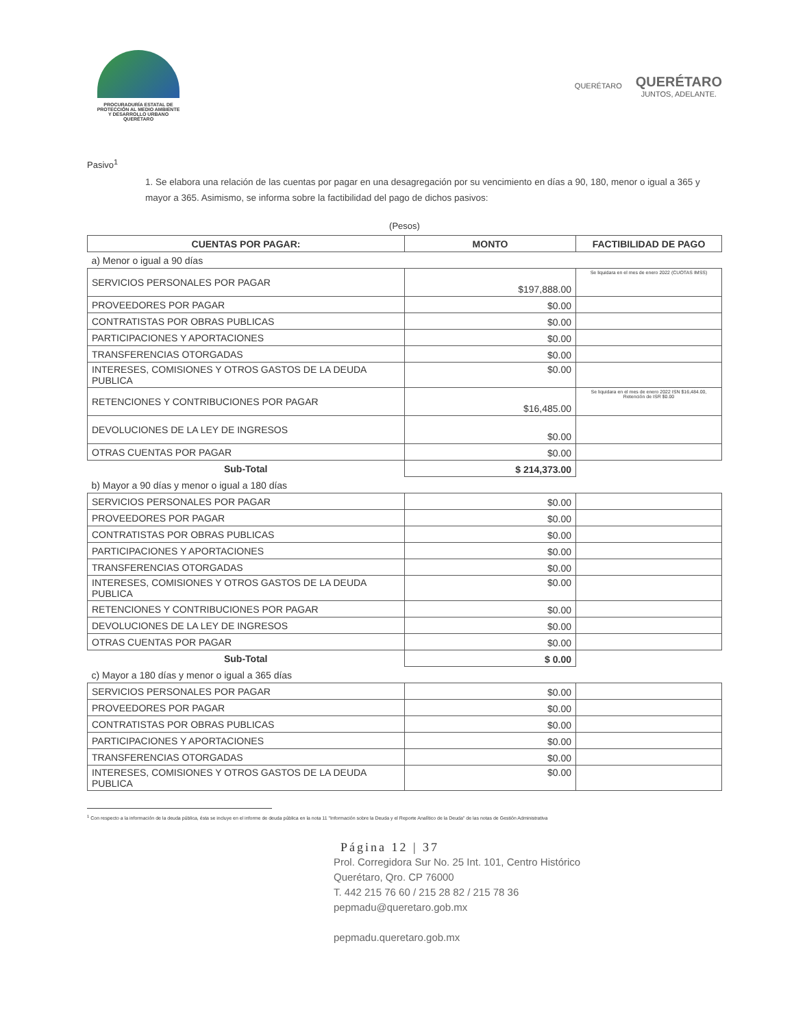PROCURADURÍA ESTATAL DE
PROTECCIÓN AL MEDIO AMBIENTE
Y DESARROLLO URBANO
QUERÉTARO
QUERÉTARO
QUERÉTARO
JUNTOS, ADELANTE.
Pasivo<sup>1</sup>
1. Se elabora una relación de las cuentas por pagar en una desagregación por su vencimiento en días a 90, 180, menor o igual a 365 y mayor a 365. Asimismo, se informa sobre la factibilidad del pago de dichos pasivos:
(Pesos)
| CUENTAS POR PAGAR: | MONTO | FACTIBILIDAD DE PAGO |
| --- | --- | --- |
| a) Menor o igual a 90 días | | |
| SERVICIOS PERSONALES POR PAGAR | $197,888.00 | Se liquidara en el mes de enero 2022 (CUOTAS IMSS) |
| PROVEEDORES POR PAGAR | $0.00 | |
| CONTRATISTAS POR OBRAS PUBLICAS | $0.00 | |
| PARTICIPACIONES Y APORTACIONES | $0.00 | |
| TRANSFERENCIAS OTORGADAS | $0.00 | |
| INTERESES, COMISIONES Y OTROS GASTOS DE LA DEUDA PUBLICA | $0.00 | |
| RETENCIONES Y CONTRIBUCIONES POR PAGAR | $16,485.00 | Se liquidara en el mes de enero 2022 ISN $16,484.00, Retención de ISR $0.00 |
| DEVOLUCIONES DE LA LEY DE INGRESOS | $0.00 | |
| OTRAS CUENTAS POR PAGAR | $0.00 | |
| Sub-Total | $ 214,373.00 | |
| b) Mayor a 90 días y menor o igual a 180 días | | |
| SERVICIOS PERSONALES POR PAGAR | $0.00 | |
| PROVEEDORES POR PAGAR | $0.00 | |
| CONTRATISTAS POR OBRAS PUBLICAS | $0.00 | |
| PARTICIPACIONES Y APORTACIONES | $0.00 | |
| TRANSFERENCIAS OTORGADAS | $0.00 | |
| INTERESES, COMISIONES Y OTROS GASTOS DE LA DEUDA PUBLICA | $0.00 | |
| RETENCIONES Y CONTRIBUCIONES POR PAGAR | $0.00 | |
| DEVOLUCIONES DE LA LEY DE INGRESOS | $0.00 | |
| OTRAS CUENTAS POR PAGAR | $0.00 | |
| Sub-Total | $ 0.00 | |
| c) Mayor a 180 días y menor o igual a 365 días | | |
| SERVICIOS PERSONALES POR PAGAR | $0.00 | |
| PROVEEDORES POR PAGAR | $0.00 | |
| CONTRATISTAS POR OBRAS PUBLICAS | $0.00 | |
| PARTICIPACIONES Y APORTACIONES | $0.00 | |
| TRANSFERENCIAS OTORGADAS | $0.00 | |
| INTERESES, COMISIONES Y OTROS GASTOS DE LA DEUDA PUBLICA | $0.00 | |
<sup>1</sup> Con respecto a la información de la deuda pública, ésta se incluye en el informe de deuda pública en la nota 11 "Información sobre la Deuda y el Reporte Analítico de la Deuda" de las notas de Gestión Administrativa
Página 12 | 37
Prol. Corregidora Sur No. 25 Int. 101, Centro Histórico
Querétaro, Qro. CP 76000
T. 442 215 76 60 / 215 28 82 / 215 78 36
pepmadu@queretaro.gob.mx
pepmadu.queretaro.gob.mx